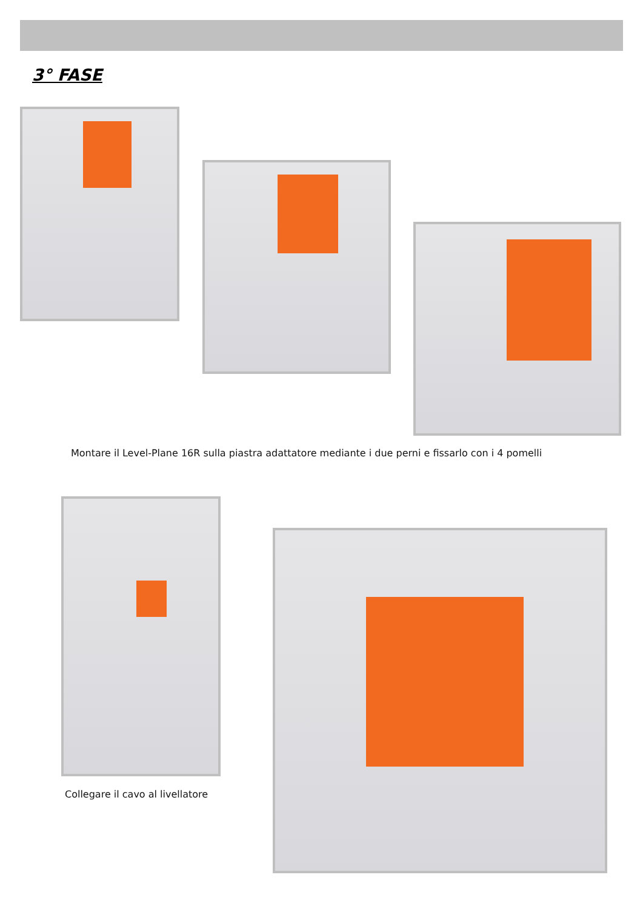3° FASE
Montare il Level-Plane 16R sulla piastra adattatore mediante i due perni e fissarlo con i 4 pomelli
Collegare il cavo al livellatore